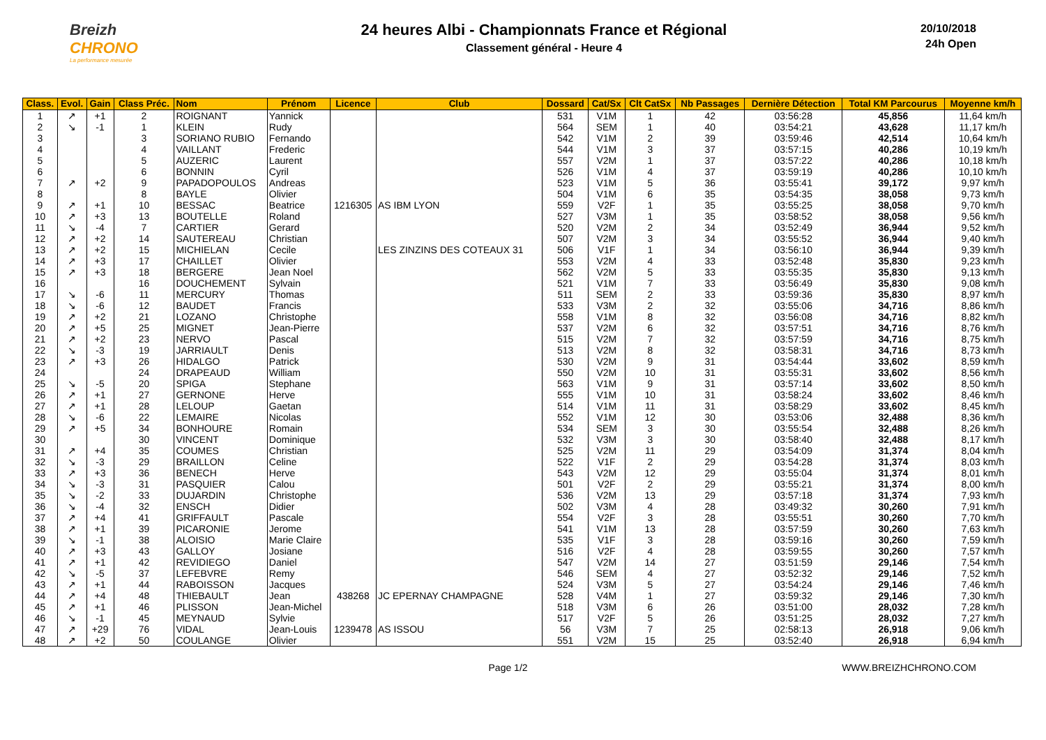Breizh
CHRONO
La performance mesurée
24 heures Albi - Championnats France et Régional
Classement général - Heure 4
20/10/2018
24h Open
| Class. | Evol. | Gain | Class Préc. | Nom | Prénom | Licence | Club | Dossard | Cat/Sx | Clt CatSx | Nb Passages | Dernière Détection | Total KM Parcourus | Moyenne km/h |
| --- | --- | --- | --- | --- | --- | --- | --- | --- | --- | --- | --- | --- | --- | --- |
| 1 | ↗ | +1 | 2 | ROIGNANT | Yannick | | | 531 | V1M | 1 | 42 | 03:56:28 | 45,856 | 11,64 km/h |
| 2 | ↘ | -1 | 1 | KLEIN | Rudy | | | 564 | SEM | 1 | 40 | 03:54:21 | 43,628 | 11,17 km/h |
| 3 | | | 3 | SORIANO RUBIO | Fernando | | | 542 | V1M | 2 | 39 | 03:59:46 | 42,514 | 10,64 km/h |
| 4 | | | 4 | VAILLANT | Frederic | | | 544 | V1M | 3 | 37 | 03:57:15 | 40,286 | 10,19 km/h |
| 5 | | | 5 | AUZERIC | Laurent | | | 557 | V2M | 1 | 37 | 03:57:22 | 40,286 | 10,18 km/h |
| 6 | | | 6 | BONNIN | Cyril | | | 526 | V1M | 4 | 37 | 03:59:19 | 40,286 | 10,10 km/h |
| 7 | ↗ | +2 | 9 | PAPADOPOULOS | Andreas | | | 523 | V1M | 5 | 36 | 03:55:41 | 39,172 | 9,97 km/h |
| 8 | | | 8 | BAYLE | Olivier | | | 504 | V1M | 6 | 35 | 03:54:35 | 38,058 | 9,73 km/h |
| 9 | ↗ | +1 | 10 | BESSAC | Beatrice | 1216305 | AS IBM LYON | 559 | V2F | 1 | 35 | 03:55:25 | 38,058 | 9,70 km/h |
| 10 | ↗ | +3 | 13 | BOUTELLE | Roland | | | 527 | V3M | 1 | 35 | 03:58:52 | 38,058 | 9,56 km/h |
| 11 | ↘ | -4 | 7 | CARTIER | Gerard | | | 520 | V2M | 2 | 34 | 03:52:49 | 36,944 | 9,52 km/h |
| 12 | ↗ | +2 | 14 | SAUTEREAU | Christian | | | 507 | V2M | 3 | 34 | 03:55:52 | 36,944 | 9,40 km/h |
| 13 | ↗ | +2 | 15 | MICHIELAN | Cecile | | LES ZINZINS DES COTEAUX 31 | 506 | V1F | 1 | 34 | 03:56:10 | 36,944 | 9,39 km/h |
| 14 | ↗ | +3 | 17 | CHAILLET | Olivier | | | 553 | V2M | 4 | 33 | 03:52:48 | 35,830 | 9,23 km/h |
| 15 | ↗ | +3 | 18 | BERGERE | Jean Noel | | | 562 | V2M | 5 | 33 | 03:55:35 | 35,830 | 9,13 km/h |
| 16 | | | 16 | DOUCHEMENT | Sylvain | | | 521 | V1M | 7 | 33 | 03:56:49 | 35,830 | 9,08 km/h |
| 17 | ↘ | -6 | 11 | MERCURY | Thomas | | | 511 | SEM | 2 | 33 | 03:59:36 | 35,830 | 8,97 km/h |
| 18 | ↘ | -6 | 12 | BAUDET | Francis | | | 533 | V3M | 2 | 32 | 03:55:06 | 34,716 | 8,86 km/h |
| 19 | ↗ | +2 | 21 | LOZANO | Christophe | | | 558 | V1M | 8 | 32 | 03:56:08 | 34,716 | 8,82 km/h |
| 20 | ↗ | +5 | 25 | MIGNET | Jean-Pierre | | | 537 | V2M | 6 | 32 | 03:57:51 | 34,716 | 8,76 km/h |
| 21 | ↗ | +2 | 23 | NERVO | Pascal | | | 515 | V2M | 7 | 32 | 03:57:59 | 34,716 | 8,75 km/h |
| 22 | ↘ | -3 | 19 | JARRIAULT | Denis | | | 513 | V2M | 8 | 32 | 03:58:31 | 34,716 | 8,73 km/h |
| 23 | ↗ | +3 | 26 | HIDALGO | Patrick | | | 530 | V2M | 9 | 31 | 03:54:44 | 33,602 | 8,59 km/h |
| 24 | | | 24 | DRAPEAUD | William | | | 550 | V2M | 10 | 31 | 03:55:31 | 33,602 | 8,56 km/h |
| 25 | ↘ | -5 | 20 | SPIGA | Stephane | | | 563 | V1M | 9 | 31 | 03:57:14 | 33,602 | 8,50 km/h |
| 26 | ↗ | +1 | 27 | GERNONE | Herve | | | 555 | V1M | 10 | 31 | 03:58:24 | 33,602 | 8,46 km/h |
| 27 | ↗ | +1 | 28 | LELOUP | Gaetan | | | 514 | V1M | 11 | 31 | 03:58:29 | 33,602 | 8,45 km/h |
| 28 | ↘ | -6 | 22 | LEMAIRE | Nicolas | | | 552 | V1M | 12 | 30 | 03:53:06 | 32,488 | 8,36 km/h |
| 29 | ↗ | +5 | 34 | BONHOURE | Romain | | | 534 | SEM | 3 | 30 | 03:55:54 | 32,488 | 8,26 km/h |
| 30 | | | 30 | VINCENT | Dominique | | | 532 | V3M | 3 | 30 | 03:58:40 | 32,488 | 8,17 km/h |
| 31 | ↗ | +4 | 35 | COUMES | Christian | | | 525 | V2M | 11 | 29 | 03:54:09 | 31,374 | 8,04 km/h |
| 32 | ↘ | -3 | 29 | BRAILLON | Celine | | | 522 | V1F | 2 | 29 | 03:54:28 | 31,374 | 8,03 km/h |
| 33 | ↗ | +3 | 36 | BENECH | Herve | | | 543 | V2M | 12 | 29 | 03:55:04 | 31,374 | 8,01 km/h |
| 34 | ↘ | -3 | 31 | PASQUIER | Calou | | | 501 | V2F | 2 | 29 | 03:55:21 | 31,374 | 8,00 km/h |
| 35 | ↘ | -2 | 33 | DUJARDIN | Christophe | | | 536 | V2M | 13 | 29 | 03:57:18 | 31,374 | 7,93 km/h |
| 36 | ↘ | -4 | 32 | ENSCH | Didier | | | 502 | V3M | 4 | 28 | 03:49:32 | 30,260 | 7,91 km/h |
| 37 | ↗ | +4 | 41 | GRIFFAULT | Pascale | | | 554 | V2F | 3 | 28 | 03:55:51 | 30,260 | 7,70 km/h |
| 38 | ↗ | +1 | 39 | PICARONIE | Jerome | | | 541 | V1M | 13 | 28 | 03:57:59 | 30,260 | 7,63 km/h |
| 39 | ↘ | -1 | 38 | ALOISIO | Marie Claire | | | 535 | V1F | 3 | 28 | 03:59:16 | 30,260 | 7,59 km/h |
| 40 | ↗ | +3 | 43 | GALLOY | Josiane | | | 516 | V2F | 4 | 28 | 03:59:55 | 30,260 | 7,57 km/h |
| 41 | ↗ | +1 | 42 | REVIDIEGO | Daniel | | | 547 | V2M | 14 | 27 | 03:51:59 | 29,146 | 7,54 km/h |
| 42 | ↘ | -5 | 37 | LEFEBVRE | Remy | | | 546 | SEM | 4 | 27 | 03:52:32 | 29,146 | 7,52 km/h |
| 43 | ↗ | +1 | 44 | RABOISSON | Jacques | | | 524 | V3M | 5 | 27 | 03:54:24 | 29,146 | 7,46 km/h |
| 44 | ↗ | +4 | 48 | THIEBAULT | Jean | 438268 | JC EPERNAY CHAMPAGNE | 528 | V4M | 1 | 27 | 03:59:32 | 29,146 | 7,30 km/h |
| 45 | ↗ | +1 | 46 | PLISSON | Jean-Michel | | | 518 | V3M | 6 | 26 | 03:51:00 | 28,032 | 7,28 km/h |
| 46 | ↘ | -1 | 45 | MEYNAUD | Sylvie | | | 517 | V2F | 5 | 26 | 03:51:25 | 28,032 | 7,27 km/h |
| 47 | ↗ | +29 | 76 | VIDAL | Jean-Louis | 1239478 | AS ISSOU | 56 | V3M | 7 | 25 | 02:58:13 | 26,918 | 9,06 km/h |
| 48 | ↗ | +2 | 50 | COULANGE | Olivier | | | 551 | V2M | 15 | 25 | 03:52:40 | 26,918 | 6,94 km/h |
Page 1/2 WWW.BREIZHCHRONO.COM